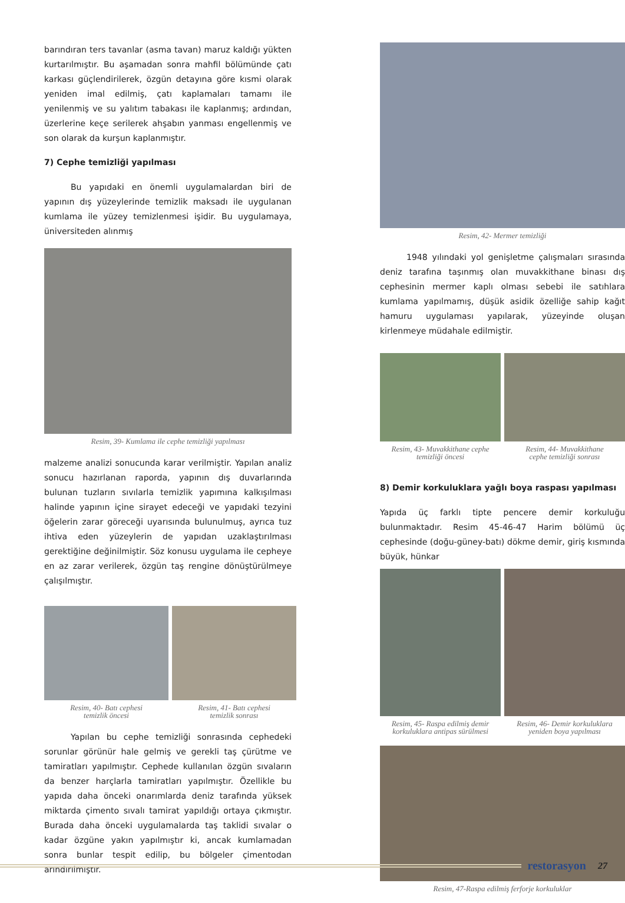barındıran ters tavanlar (asma tavan) maruz kaldığı yükten kurtarılmıştır. Bu aşamadan sonra mahfil bölümünde çatı karkası güçlendirilerek, özgün detayına göre kısmi olarak yeniden imal edilmiş, çatı kaplamaları tamamı ile yenilenmiş ve su yalıtım tabakası ile kaplanmış; ardından, üzerlerine keçe serilerek ahşabın yanması engellenmiş ve son olarak da kurşun kaplanmıştır.
7) Cephe temizliği yapılması
Bu yapıdaki en önemli uygulamalardan biri de yapının dış yüzeylerinde temizlik maksadı ile uygulanan kumlama ile yüzey temizlenmesi işidir. Bu uygulamaya, üniversiteden alınmış
Resim, 39- Kumlama ile cephe temizliği yapılması
malzeme analizi sonucunda karar verilmiştir. Yapılan analiz sonucu hazırlanan raporda, yapının dış duvarlarında bulunan tuzların sıvılarla temizlik yapımına kalkışılması halinde yapının içine sirayet edeceği ve yapıdaki tezyini öğelerin zarar göreceği uyarısında bulunulmuş, ayrıca tuz ihtiva eden yüzeylerin de yapıdan uzaklaştırılması gerektiğine değinilmiştir. Söz konusu uygulama ile cepheye en az zarar verilerek, özgün taş rengine dönüştürülmeye çalışılmıştır.
Resim, 40- Batı cephesi
temizlik öncesi
Resim, 41- Batı cephesi
temizlik sonrası
Yapılan bu cephe temizliği sonrasında cephedeki sorunlar görünür hale gelmiş ve gerekli taş çürütme ve tamiratları yapılmıştır. Cephede kullanılan özgün sıvaların da benzer harçlarla tamiratları yapılmıştır. Özellikle bu yapıda daha önceki onarımlarda deniz tarafında yüksek miktarda çimento sıvalı tamirat yapıldığı ortaya çıkmıştır. Burada daha önceki uygulamalarda taş taklidi sıvalar o kadar özgüne yakın yapılmıştır ki, ancak kumlamadan sonra bunlar tespit edilip, bu bölgeler çimentodan arındırılmıştır.
Resim, 42- Mermer temizliği
1948 yılındaki yol genişletme çalışmaları sırasında deniz tarafına taşınmış olan muvakkithane binası dış cephesinin mermer kaplı olması sebebi ile satıhlara kumlama yapılmamış, düşük asidik özelliğe sahip kağıt hamuru uygulaması yapılarak, yüzeyinde oluşan kirlenmeye müdahale edilmiştir.
Resim, 43- Muvakkithane cephe
temizliği öncesi
Resim, 44- Muvakkithane
cephe temizliği sonrası
8) Demir korkuluklara yağlı boya raspası yapılması
Yapıda üç farklı tipte pencere demir korkuluğu bulunmaktadır. Resim 45-46-47 Harim bölümü üç cephesinde (doğu-güney-batı) dökme demir, giriş kısmında büyük, hünkar
Resim, 45- Raspa edilmiş demir
korkuluklara antipas sürülmesi
Resim, 46- Demir korkuluklara
yeniden boya yapılması
Resim, 47-Raspa edilmiş ferforje korkuluklar
restorasyon 27